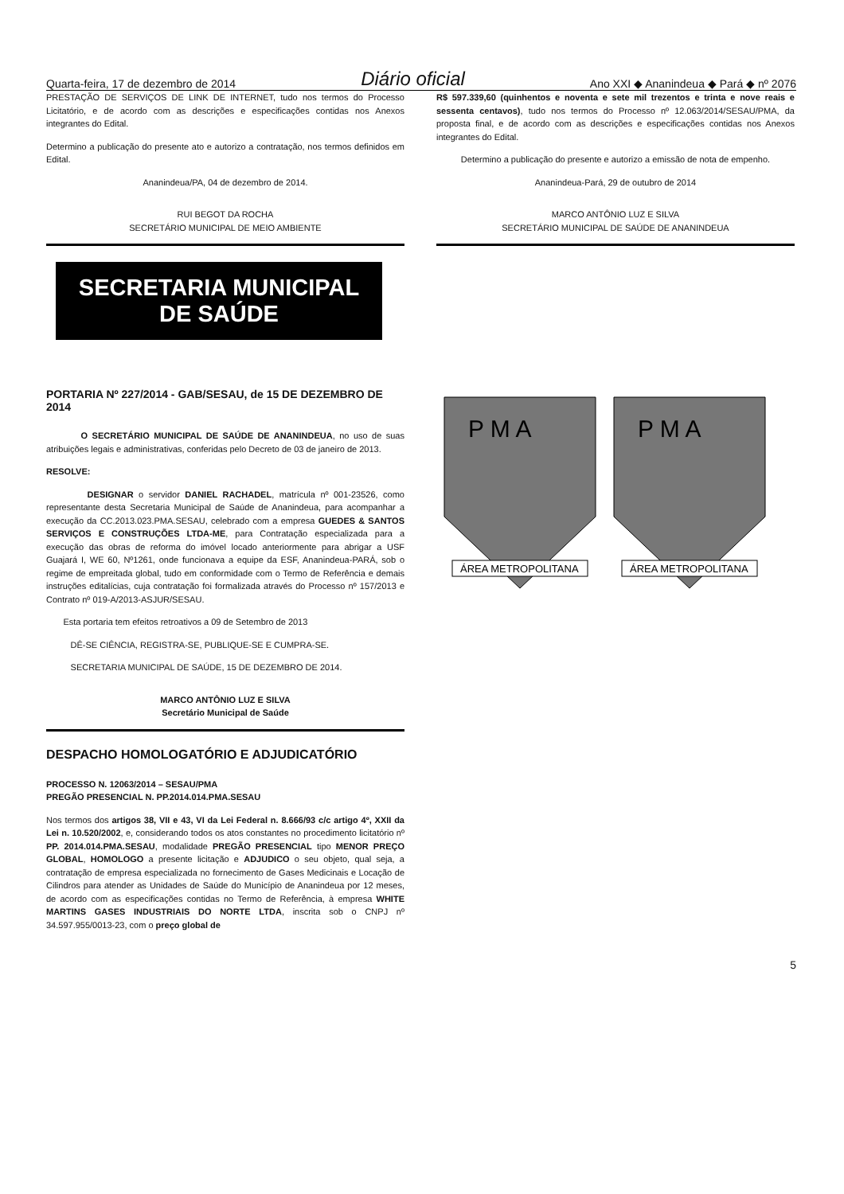Quarta-feira, 17 de dezembro de 2014 Diário oficial Ano XXI ◆ Ananindeua ◆ Pará ◆ nº 2076
PRESTAÇÃO DE SERVIÇOS DE LINK DE INTERNET, tudo nos termos do Processo Licitatório, e de acordo com as descrições e especificações contidas nos Anexos integrantes do Edital.
Determino a publicação do presente ato e autorizo a contratação, nos termos definidos em Edital.
Ananindeua/PA, 04 de dezembro de 2014.
RUI BEGOT DA ROCHA
SECRETÁRIO MUNICIPAL DE MEIO AMBIENTE
SECRETARIA MUNICIPAL
DE SAÚDE
PORTARIA Nº 227/2014 - GAB/SESAU, de 15 DE DEZEMBRO DE 2014
O SECRETÁRIO MUNICIPAL DE SAÚDE DE ANANINDEUA, no uso de suas atribuições legais e administrativas, conferidas pelo Decreto de 03 de janeiro de 2013.
RESOLVE:
DESIGNAR o servidor DANIEL RACHADEL, matrícula nº 001-23526, como representante desta Secretaria Municipal de Saúde de Ananindeua, para acompanhar a execução da CC.2013.023.PMA.SESAU, celebrado com a empresa GUEDES & SANTOS SERVIÇOS E CONSTRUÇÕES LTDA-ME, para Contratação especializada para a execução das obras de reforma do imóvel locado anteriormente para abrigar a USF Guajará I, WE 60, Nº1261, onde funcionava a equipe da ESF, Ananindeua-PARÁ, sob o regime de empreitada global, tudo em conformidade com o Termo de Referência e demais instruções editalícias, cuja contratação foi formalizada através do Processo nº 157/2013 e Contrato nº 019-A/2013-ASJUR/SESAU.
Esta portaria tem efeitos retroativos a 09 de Setembro de 2013
DÊ-SE CIÊNCIA, REGISTRA-SE, PUBLIQUE-SE E CUMPRA-SE.
SECRETARIA MUNICIPAL DE SAÚDE, 15 DE DEZEMBRO DE 2014.
MARCO ANTÔNIO LUZ E SILVA
Secretário Municipal de Saúde
DESPACHO HOMOLOGATÓRIO E ADJUDICATÓRIO
PROCESSO N. 12063/2014 – SESAU/PMA
PREGÃO PRESENCIAL N. PP.2014.014.PMA.SESAU
Nos termos dos artigos 38, VII e 43, VI da Lei Federal n. 8.666/93 c/c artigo 4º, XXII da Lei n. 10.520/2002, e, considerando todos os atos constantes no procedimento licitatório nº PP. 2014.014.PMA.SESAU, modalidade PREGÃO PRESENCIAL tipo MENOR PREÇO GLOBAL, HOMOLOGO a presente licitação e ADJUDICO o seu objeto, qual seja, a contratação de empresa especializada no fornecimento de Gases Medicinais e Locação de Cilindros para atender as Unidades de Saúde do Município de Ananindeua por 12 meses, de acordo com as especificações contidas no Termo de Referência, à empresa WHITE MARTINS GASES INDUSTRIAIS DO NORTE LTDA, inscrita sob o CNPJ nº 34.597.955/0013-23, com o preço global de
R$ 597.339,60 (quinhentos e noventa e sete mil trezentos e trinta e nove reais e sessenta centavos), tudo nos termos do Processo nº 12.063/2014/SESAU/PMA, da proposta final, e de acordo com as descrições e especificações contidas nos Anexos integrantes do Edital.
Determino a publicação do presente e autorizo a emissão de nota de empenho.
Ananindeua-Pará, 29 de outubro de 2014
MARCO ANTÔNIO LUZ E SILVA
SECRETÁRIO MUNICIPAL DE SAÚDE DE ANANINDEUA
P M A
ÁREA METROPOLITANA
P M A
ÁREA METROPOLITANA
5